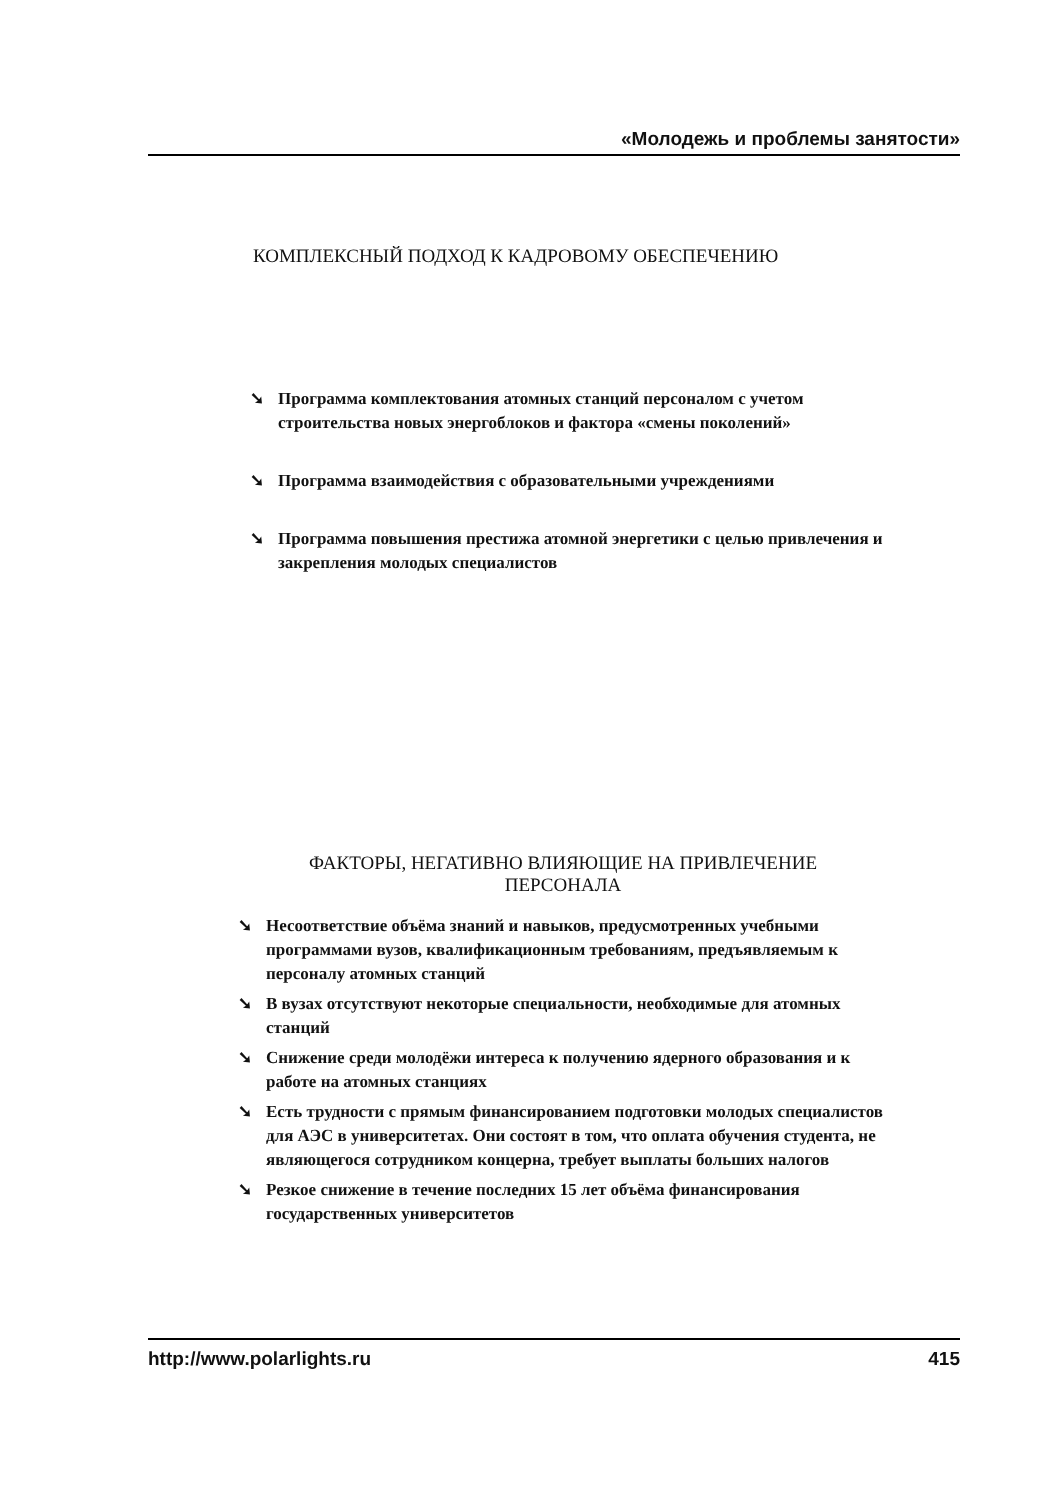«Молодежь и проблемы занятости»
КОМПЛЕКСНЫЙ ПОДХОД К КАДРОВОМУ ОБЕСПЕЧЕНИЮ
➘ Программа комплектования атомных станций персоналом с учетом строительства новых энергоблоков и фактора «смены поколений»
➘ Программа взаимодействия с образовательными учреждениями
➘ Программа повышения престижа атомной энергетики с целью привлечения и закрепления молодых специалистов
ФАКТОРЫ, НЕГАТИВНО ВЛИЯЮЩИЕ НА ПРИВЛЕЧЕНИЕ
ПЕРСОНАЛА
➘ Несоответствие объёма знаний и навыков, предусмотренных учебными программами вузов, квалификационным требованиям, предъявляемым к персоналу атомных станций
➘ В вузах отсутствуют некоторые специальности, необходимые для атомных станций
➘ Снижение среди молодёжи интереса к получению ядерного образования и к работе на атомных станциях
➘ Есть трудности с прямым финансированием подготовки молодых специалистов для АЭС в университетах. Они состоят в том, что оплата обучения студента, не являющегося сотрудником концерна, требует выплаты больших налогов
➘ Резкое снижение в течение последних 15 лет объёма финансирования государственных университетов
http://www.polarlights.ru 415